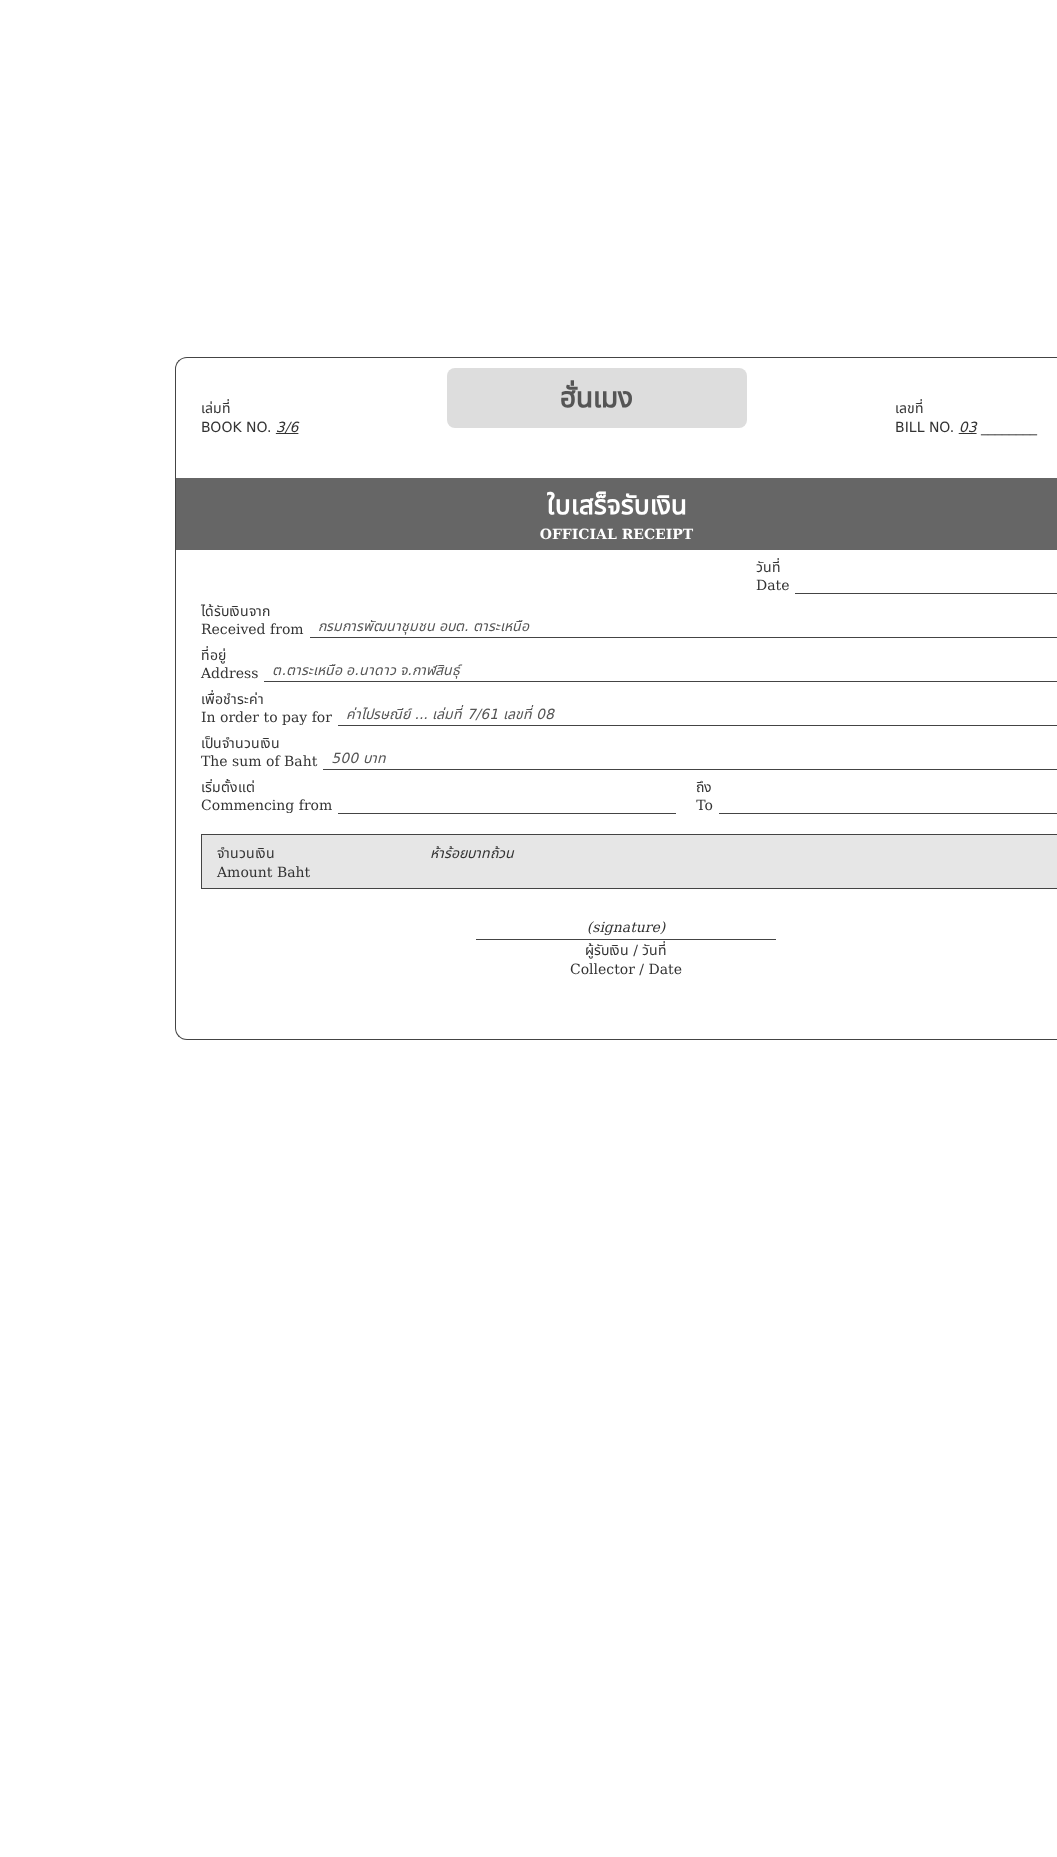เล่มที่
BOOK NO. 3/6
ฮั่นเมง
เลขที่
BILL NO. 03 ________
ใบเสร็จรับเงิน
OFFICIAL RECEIPT
วันที่
Date
ได้รับเงินจาก
Received from กรมการพัฒนาชุมชน อบต. ตาระเหนือ
ที่อยู่
Address ต.ตาระเหนือ อ.นาดาว จ.กาฬสินธุ์
เพื่อชำระค่า
In order to pay for ค่าไปรษณีย์ ... เล่มที่ 7/61 เลขที่ 08
เป็นจำนวนเงิน
The sum of Baht 500 บาท
เริ่มตั้งแต่
Commencing from ถึง
To
จำนวนเงิน
Amount Baht ห้าร้อยบาทถ้วน
(signature)
ผู้รับเงิน / วันที่
Collector / Date